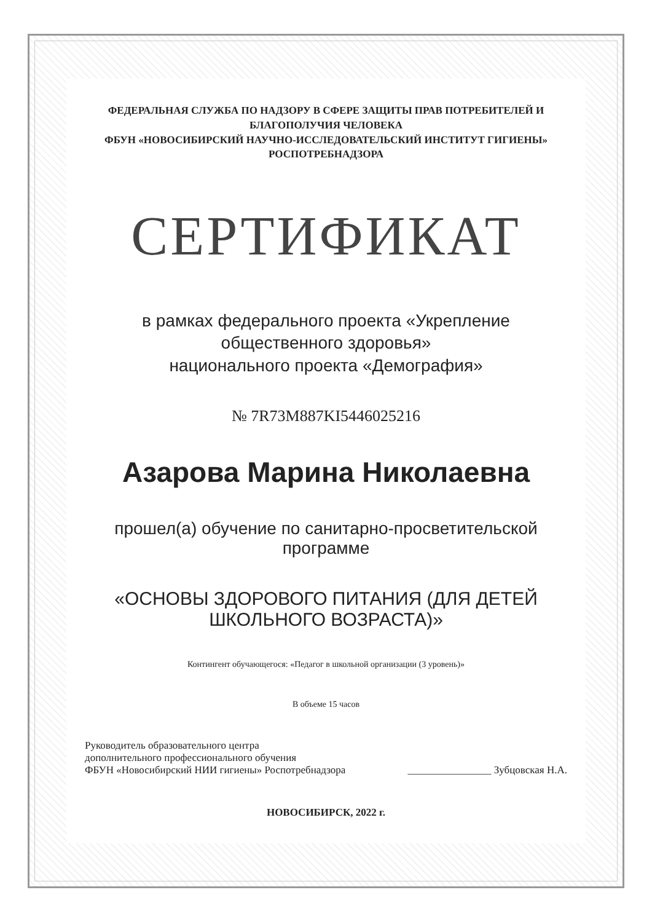ФЕДЕРАЛЬНАЯ СЛУЖБА ПО НАДЗОРУ В СФЕРЕ ЗАЩИТЫ ПРАВ ПОТРЕБИТЕЛЕЙ И БЛАГОПОЛУЧИЯ ЧЕЛОВЕКА
ФБУН «НОВОСИБИРСКИЙ НАУЧНО-ИССЛЕДОВАТЕЛЬСКИЙ ИНСТИТУТ ГИГИЕНЫ» РОСПОТРЕБНАДЗОРА
СЕРТИФИКАТ
в рамках федерального проекта «Укрепление общественного здоровья»
национального проекта «Демография»
№ 7R73M887KI5446025216
Азарова Марина Николаевна
прошел(а) обучение по санитарно-просветительской программе
«ОСНОВЫ ЗДОРОВОГО ПИТАНИЯ (ДЛЯ ДЕТЕЙ ШКОЛЬНОГО ВОЗРАСТА)»
Контингент обучающегося: «Педагог в школьной организации (3 уровень)»
В объеме 15 часов
Руководитель образовательного центра
дополнительного профессионального обучения
ФБУН «Новосибирский НИИ гигиены» Роспотребнадзора
________________ Зубцовская Н.А.
НОВОСИБИРСК, 2022 г.